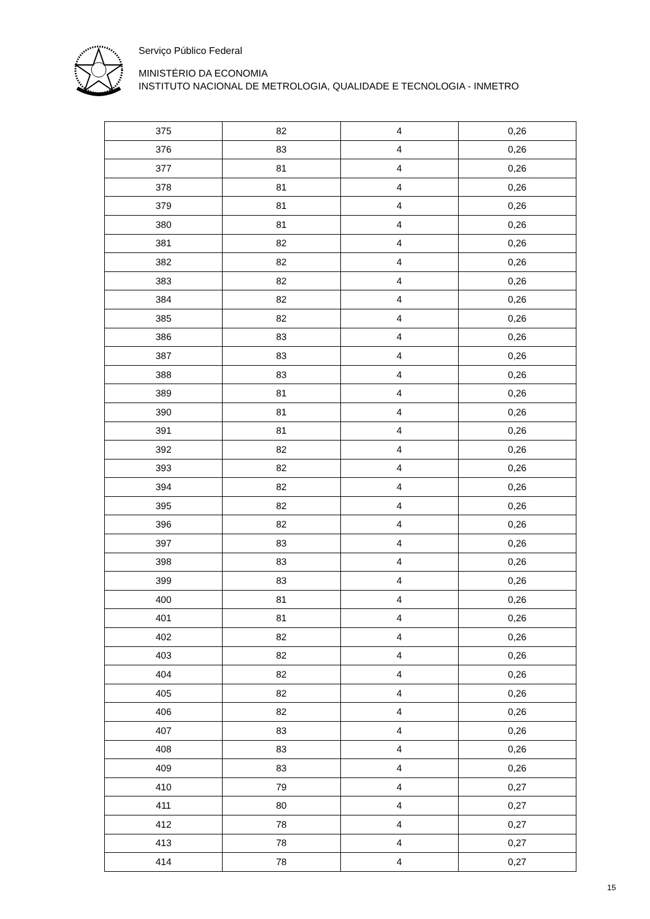Serviço Público Federal
MINISTÉRIO DA ECONOMIA
INSTITUTO NACIONAL DE METROLOGIA, QUALIDADE E TECNOLOGIA - INMETRO
| 375 | 82 | 4 | 0,26 |
| 376 | 83 | 4 | 0,26 |
| 377 | 81 | 4 | 0,26 |
| 378 | 81 | 4 | 0,26 |
| 379 | 81 | 4 | 0,26 |
| 380 | 81 | 4 | 0,26 |
| 381 | 82 | 4 | 0,26 |
| 382 | 82 | 4 | 0,26 |
| 383 | 82 | 4 | 0,26 |
| 384 | 82 | 4 | 0,26 |
| 385 | 82 | 4 | 0,26 |
| 386 | 83 | 4 | 0,26 |
| 387 | 83 | 4 | 0,26 |
| 388 | 83 | 4 | 0,26 |
| 389 | 81 | 4 | 0,26 |
| 390 | 81 | 4 | 0,26 |
| 391 | 81 | 4 | 0,26 |
| 392 | 82 | 4 | 0,26 |
| 393 | 82 | 4 | 0,26 |
| 394 | 82 | 4 | 0,26 |
| 395 | 82 | 4 | 0,26 |
| 396 | 82 | 4 | 0,26 |
| 397 | 83 | 4 | 0,26 |
| 398 | 83 | 4 | 0,26 |
| 399 | 83 | 4 | 0,26 |
| 400 | 81 | 4 | 0,26 |
| 401 | 81 | 4 | 0,26 |
| 402 | 82 | 4 | 0,26 |
| 403 | 82 | 4 | 0,26 |
| 404 | 82 | 4 | 0,26 |
| 405 | 82 | 4 | 0,26 |
| 406 | 82 | 4 | 0,26 |
| 407 | 83 | 4 | 0,26 |
| 408 | 83 | 4 | 0,26 |
| 409 | 83 | 4 | 0,26 |
| 410 | 79 | 4 | 0,27 |
| 411 | 80 | 4 | 0,27 |
| 412 | 78 | 4 | 0,27 |
| 413 | 78 | 4 | 0,27 |
| 414 | 78 | 4 | 0,27 |
15